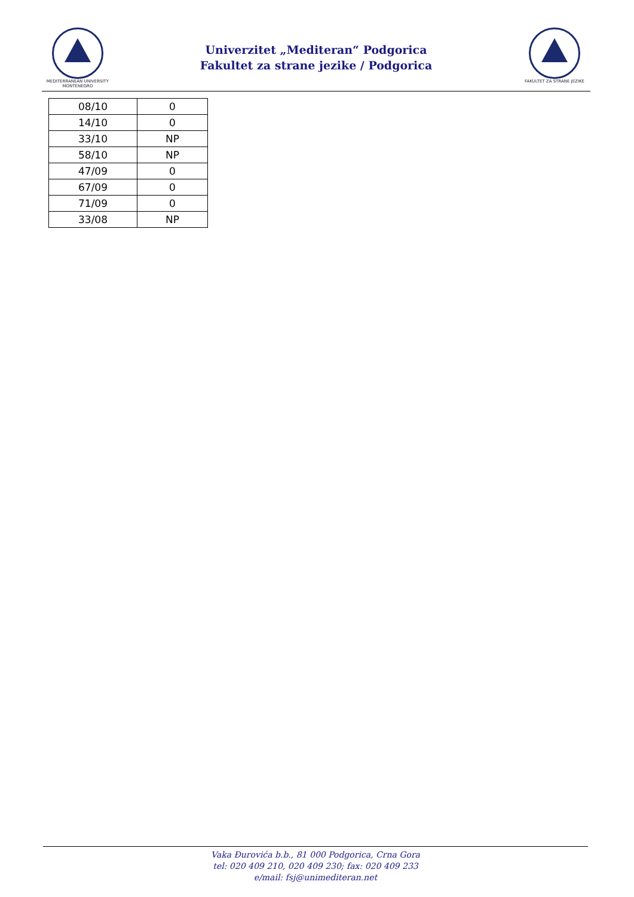MEDITERRANEAN UNIVERSITY
MONTENEGRO
Univerzitet „Mediteran“ Podgorica
Fakultet za strane jezike / Podgorica
FAKULTET ZA STRANE JEZIKE
| 08/10 | 0 |
| 14/10 | 0 |
| 33/10 | NP |
| 58/10 | NP |
| 47/09 | 0 |
| 67/09 | 0 |
| 71/09 | 0 |
| 33/08 | NP |
Vaka Đurovića b.b., 81 000 Podgorica, Crna Gora
tel: 020 409 210, 020 409 230; fax: 020 409 233
e/mail: fsj@unimediteran.net